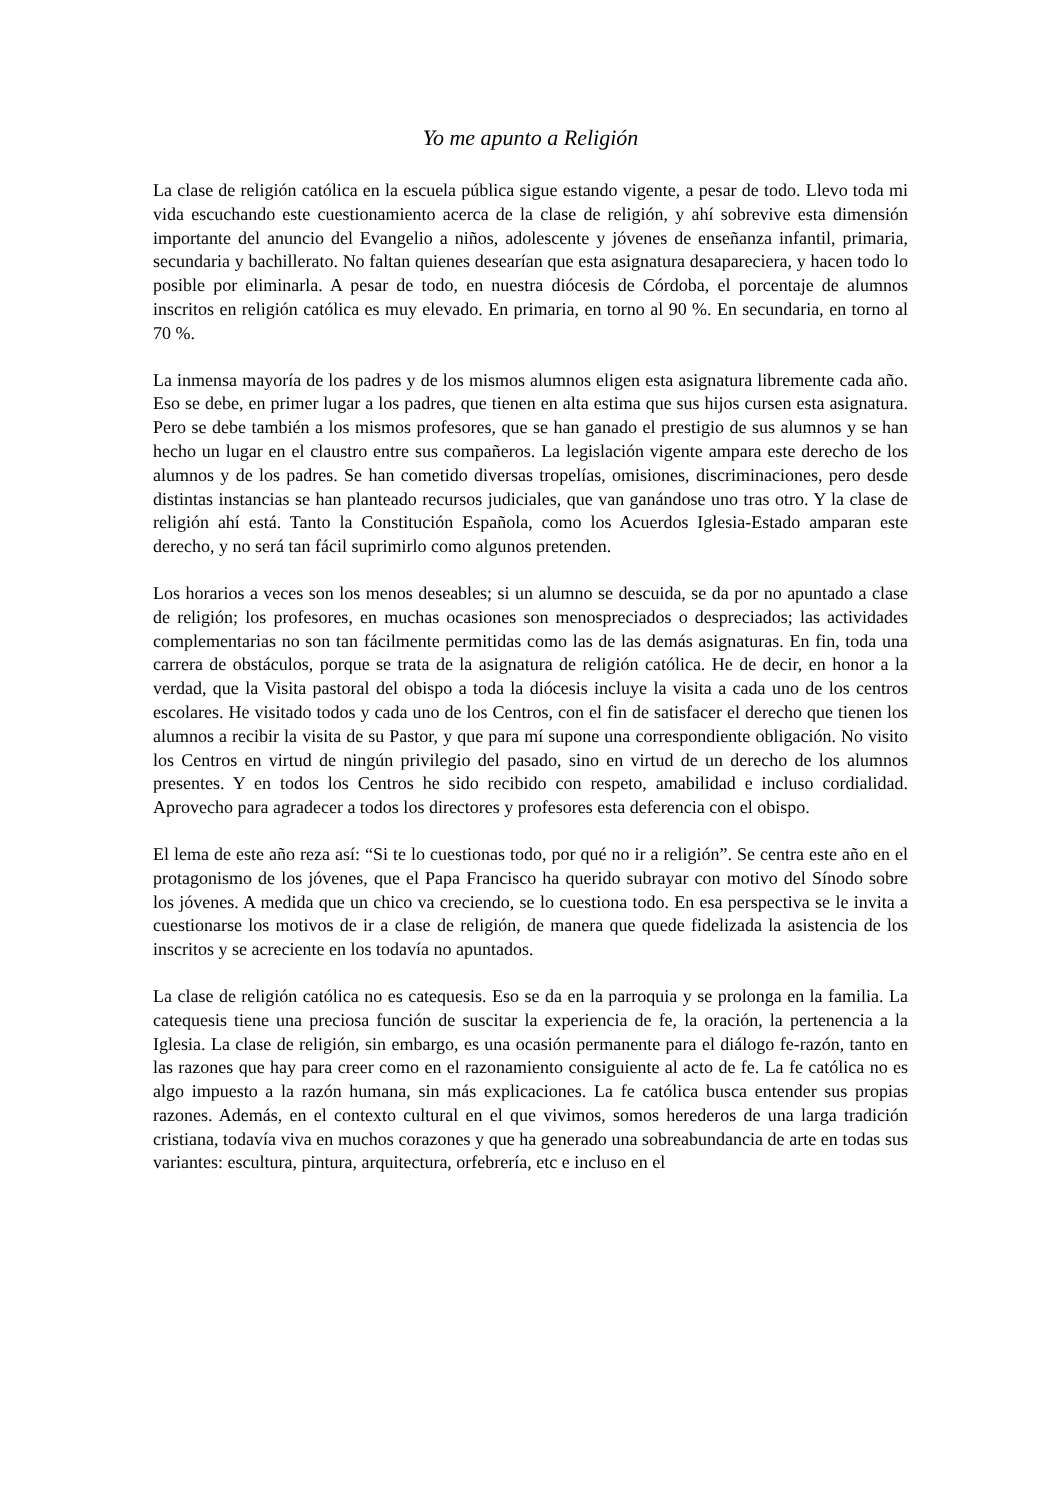Yo me apunto a Religión
La clase de religión católica en la escuela pública sigue estando vigente, a pesar de todo. Llevo toda mi vida escuchando este cuestionamiento acerca de la clase de religión, y ahí sobrevive esta dimensión importante del anuncio del Evangelio a niños, adolescente y jóvenes de enseñanza infantil, primaria, secundaria y bachillerato. No faltan quienes desearían que esta asignatura desapareciera, y hacen todo lo posible por eliminarla. A pesar de todo, en nuestra diócesis de Córdoba, el porcentaje de alumnos inscritos en religión católica es muy elevado. En primaria, en torno al 90 %. En secundaria, en torno al 70 %.
La inmensa mayoría de los padres y de los mismos alumnos eligen esta asignatura libremente cada año. Eso se debe, en primer lugar a los padres, que tienen en alta estima que sus hijos cursen esta asignatura. Pero se debe también a los mismos profesores, que se han ganado el prestigio de sus alumnos y se han hecho un lugar en el claustro entre sus compañeros. La legislación vigente ampara este derecho de los alumnos y de los padres. Se han cometido diversas tropelías, omisiones, discriminaciones, pero desde distintas instancias se han planteado recursos judiciales, que van ganándose uno tras otro. Y la clase de religión ahí está. Tanto la Constitución Española, como los Acuerdos Iglesia-Estado amparan este derecho, y no será tan fácil suprimirlo como algunos pretenden.
Los horarios a veces son los menos deseables; si un alumno se descuida, se da por no apuntado a clase de religión; los profesores, en muchas ocasiones son menospreciados o despreciados; las actividades complementarias no son tan fácilmente permitidas como las de las demás asignaturas. En fin, toda una carrera de obstáculos, porque se trata de la asignatura de religión católica. He de decir, en honor a la verdad, que la Visita pastoral del obispo a toda la diócesis incluye la visita a cada uno de los centros escolares. He visitado todos y cada uno de los Centros, con el fin de satisfacer el derecho que tienen los alumnos a recibir la visita de su Pastor, y que para mí supone una correspondiente obligación. No visito los Centros en virtud de ningún privilegio del pasado, sino en virtud de un derecho de los alumnos presentes. Y en todos los Centros he sido recibido con respeto, amabilidad e incluso cordialidad. Aprovecho para agradecer a todos los directores y profesores esta deferencia con el obispo.
El lema de este año reza así: “Si te lo cuestionas todo, por qué no ir a religión”. Se centra este año en el protagonismo de los jóvenes, que el Papa Francisco ha querido subrayar con motivo del Sínodo sobre los jóvenes. A medida que un chico va creciendo, se lo cuestiona todo. En esa perspectiva se le invita a cuestionarse los motivos de ir a clase de religión, de manera que quede fidelizada la asistencia de los inscritos y se acreciente en los todavía no apuntados.
La clase de religión católica no es catequesis. Eso se da en la parroquia y se prolonga en la familia. La catequesis tiene una preciosa función de suscitar la experiencia de fe, la oración, la pertenencia a la Iglesia. La clase de religión, sin embargo, es una ocasión permanente para el diálogo fe-razón, tanto en las razones que hay para creer como en el razonamiento consiguiente al acto de fe. La fe católica no es algo impuesto a la razón humana, sin más explicaciones. La fe católica busca entender sus propias razones. Además, en el contexto cultural en el que vivimos, somos herederos de una larga tradición cristiana, todavía viva en muchos corazones y que ha generado una sobreabundancia de arte en todas sus variantes: escultura, pintura, arquitectura, orfebrería, etc e incluso en el